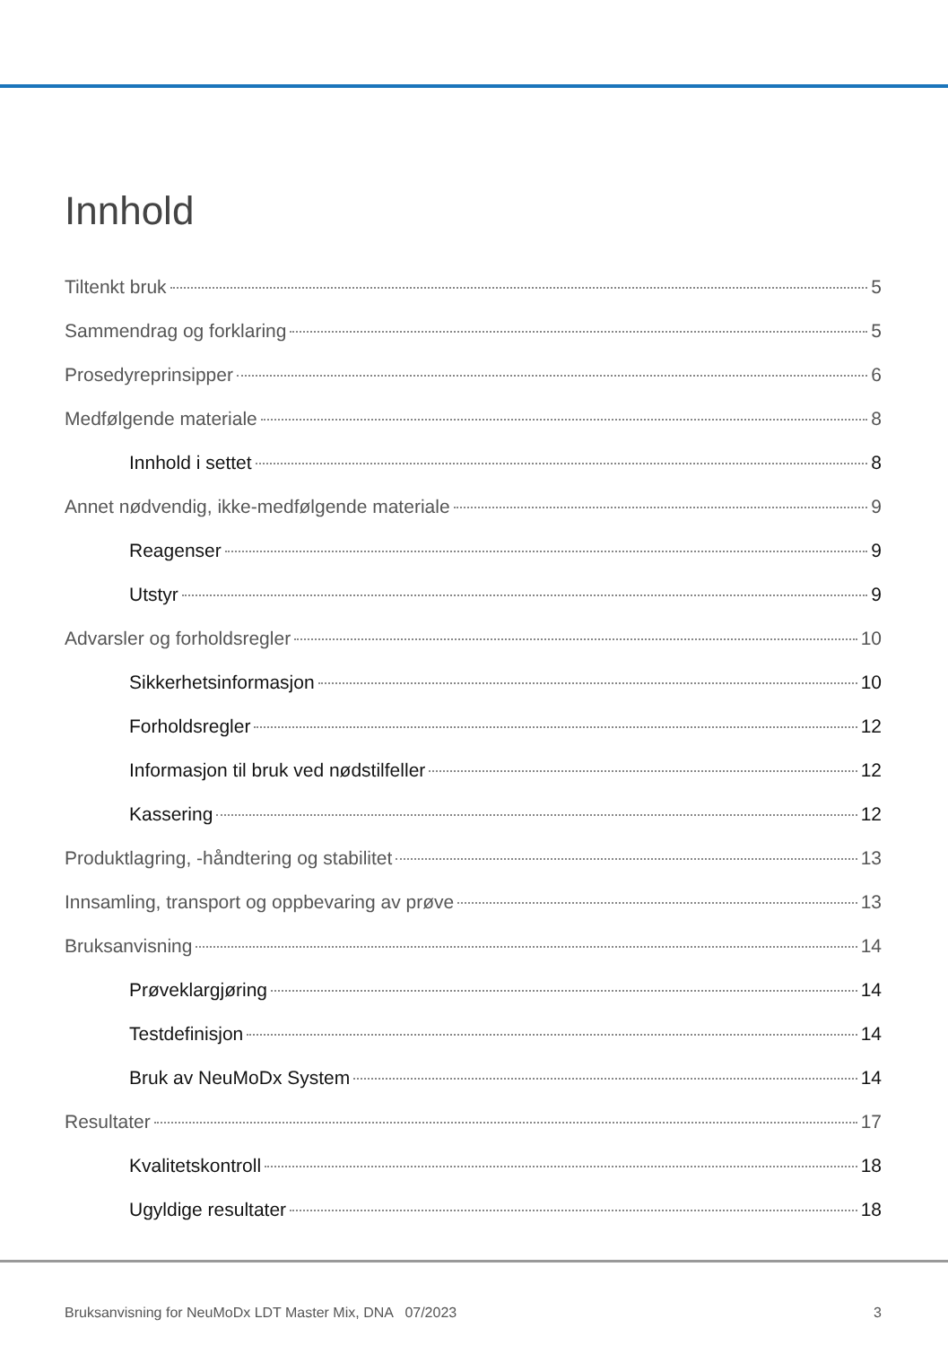Innhold
Tiltenkt bruk 5
Sammendrag og forklaring 5
Prosedyreprinsipper 6
Medfølgende materiale 8
Innhold i settet 8
Annet nødvendig, ikke-medfølgende materiale 9
Reagenser 9
Utstyr 9
Advarsler og forholdsregler 10
Sikkerhetsinformasjon 10
Forholdsregler 12
Informasjon til bruk ved nødstilfeller 12
Kassering 12
Produktlagring, -håndtering og stabilitet 13
Innsamling, transport og oppbevaring av prøve 13
Bruksanvisning 14
Prøveklargjøring 14
Testdefinisjon 14
Bruk av NeuMoDx System 14
Resultater 17
Kvalitetskontroll 18
Ugyldige resultater 18
Bruksanvisning for NeuMoDx LDT Master Mix, DNA 07/2023 3